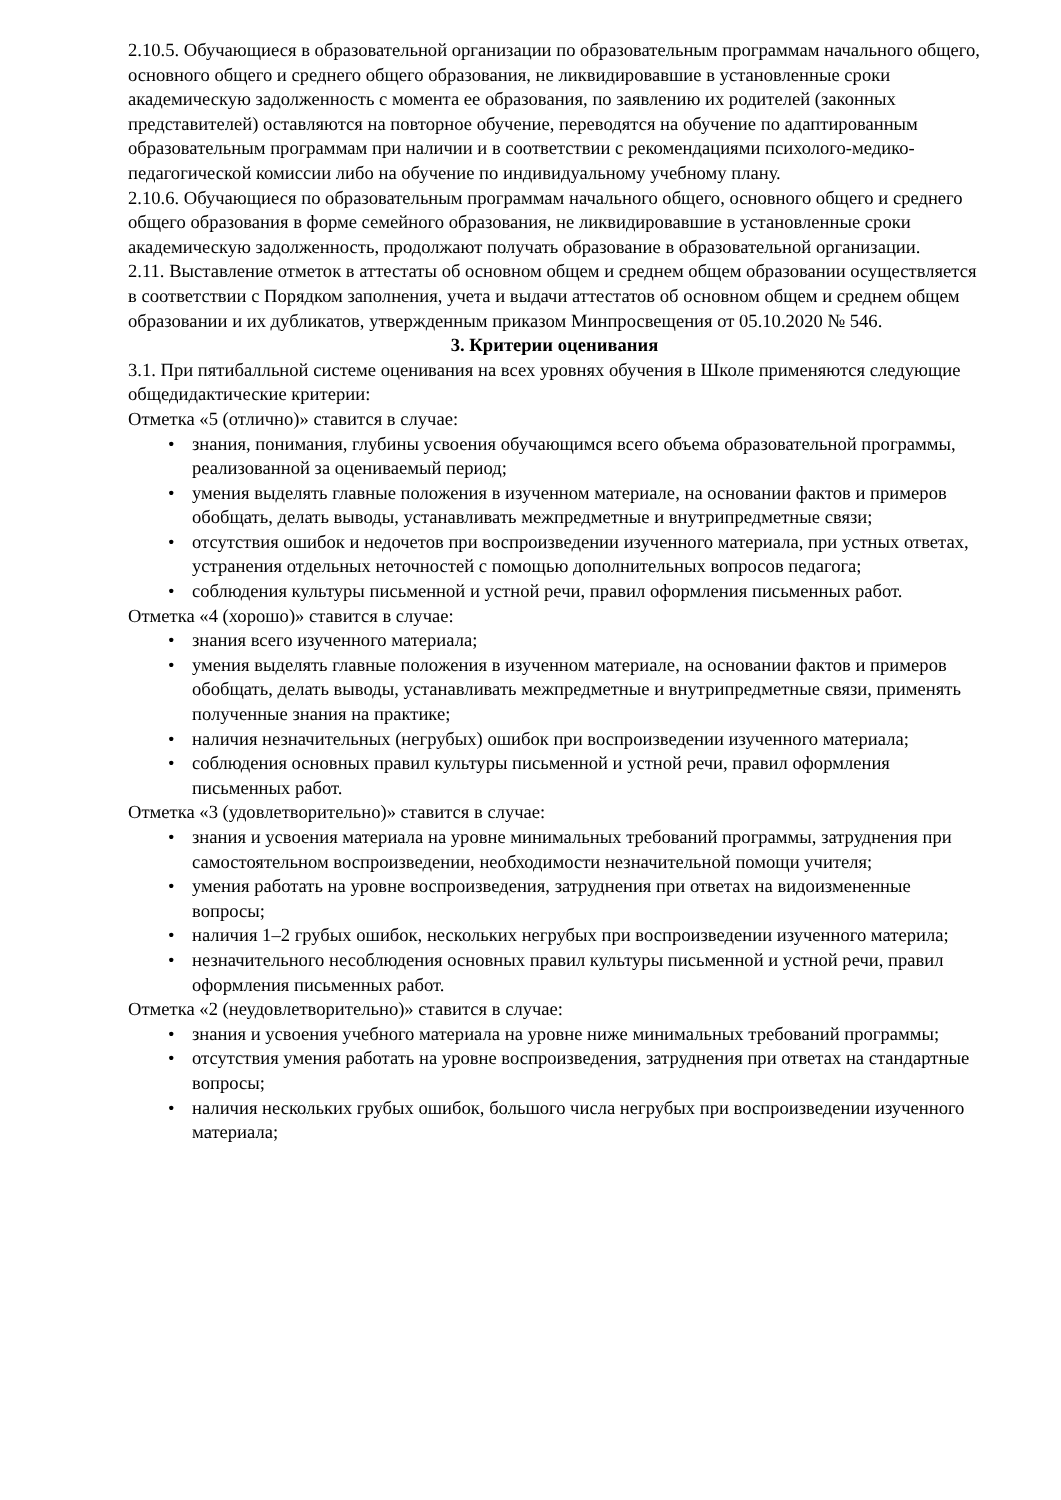2.10.5. Обучающиеся в образовательной организации по образовательным программам начального общего, основного общего и среднего общего образования, не ликвидировавшие в установленные сроки академическую задолженность с момента ее образования, по заявлению их родителей (законных представителей) оставляются на повторное обучение, переводятся на обучение по адаптированным образовательным программам при наличии и в соответствии с рекомендациями психолого-медико-педагогической комиссии либо на обучение по индивидуальному учебному плану.
2.10.6. Обучающиеся по образовательным программам начального общего, основного общего и среднего общего образования в форме семейного образования, не ликвидировавшие в установленные сроки академическую задолженность, продолжают получать образование в образовательной организации.
2.11. Выставление отметок в аттестаты об основном общем и среднем общем образовании осуществляется в соответствии с Порядком заполнения, учета и выдачи аттестатов об основном общем и среднем общем образовании и их дубликатов, утвержденным приказом Минпросвещения от 05.10.2020 № 546.
3. Критерии оценивания
3.1. При пятибалльной системе оценивания на всех уровнях обучения в Школе применяются следующие общедидактические критерии:
Отметка «5 (отлично)» ставится в случае:
• знания, понимания, глубины усвоения обучающимся всего объема образовательной программы, реализованной за оцениваемый период;
• умения выделять главные положения в изученном материале, на основании фактов и примеров обобщать, делать выводы, устанавливать межпредметные и внутрипредметные связи;
• отсутствия ошибок и недочетов при воспроизведении изученного материала, при устных ответах, устранения отдельных неточностей с помощью дополнительных вопросов педагога;
• соблюдения культуры письменной и устной речи, правил оформления письменных работ.
Отметка «4 (хорошо)» ставится в случае:
• знания всего изученного материала;
• умения выделять главные положения в изученном материале, на основании фактов и примеров обобщать, делать выводы, устанавливать межпредметные и внутрипредметные связи, применять полученные знания на практике;
• наличия незначительных (негрубых) ошибок при воспроизведении изученного материала;
• соблюдения основных правил культуры письменной и устной речи, правил оформления письменных работ.
Отметка «3 (удовлетворительно)» ставится в случае:
• знания и усвоения материала на уровне минимальных требований программы, затруднения при самостоятельном воспроизведении, необходимости незначительной помощи учителя;
• умения работать на уровне воспроизведения, затруднения при ответах на видоизмененные вопросы;
• наличия 1–2 грубых ошибок, нескольких негрубых при воспроизведении изученного материла;
• незначительного несоблюдения основных правил культуры письменной и устной речи, правил оформления письменных работ.
Отметка «2 (неудовлетворительно)» ставится в случае:
• знания и усвоения учебного материала на уровне ниже минимальных требований программы;
• отсутствия умения работать на уровне воспроизведения, затруднения при ответах на стандартные вопросы;
• наличия нескольких грубых ошибок, большого числа негрубых при воспроизведении изученного материала;